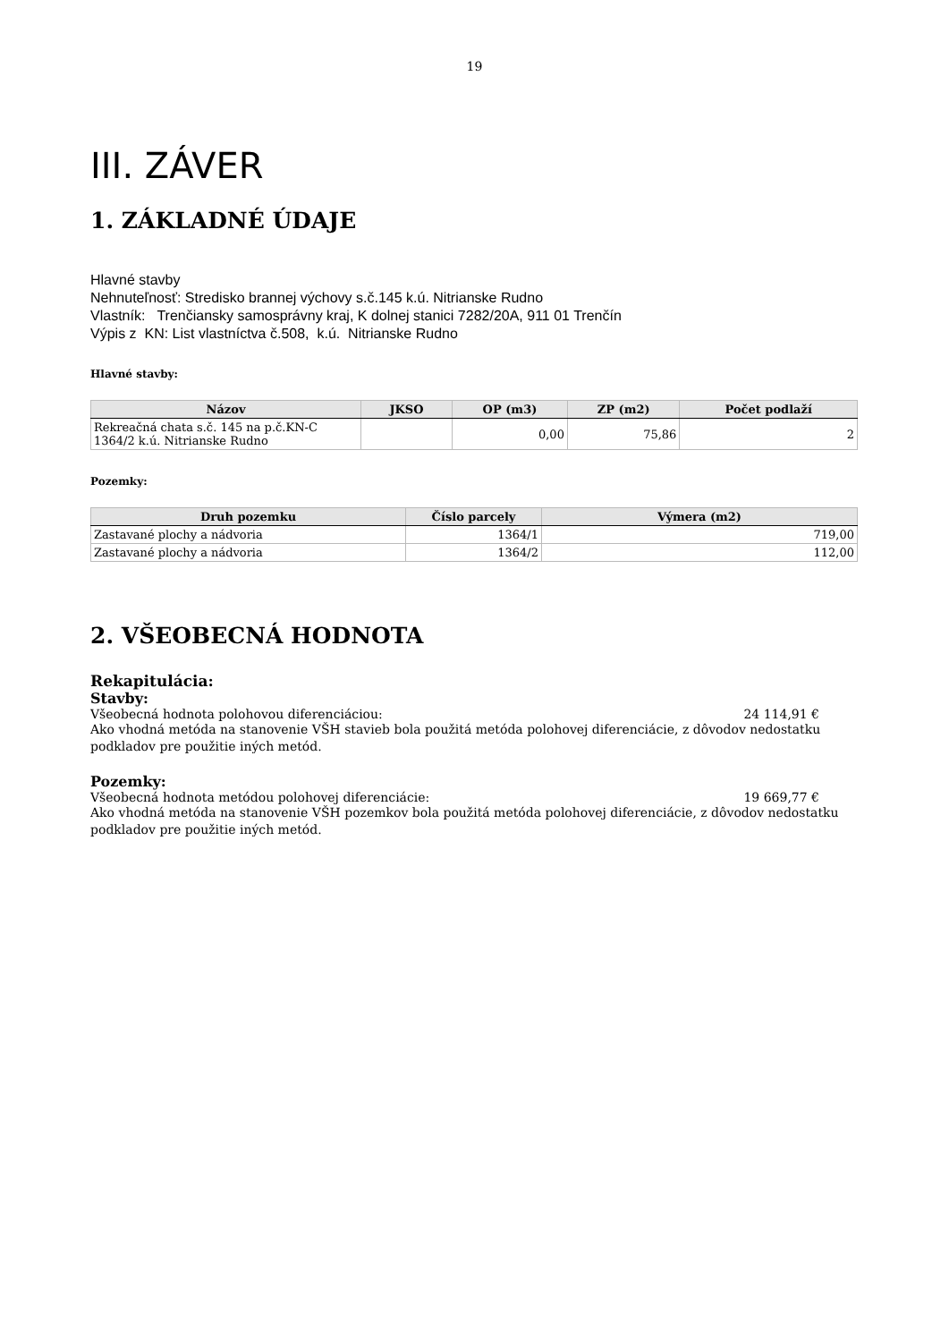19
III. ZÁVER
1. ZÁKLADNÉ ÚDAJE
Hlavné stavby
Nehnuteľnosť: Stredisko brannej výchovy s.č.145 k.ú. Nitrianske Rudno
Vlastník: Trenčiansky samosprávny kraj, K dolnej stanici 7282/20A, 911 01 Trenčín
Výpis z KN: List vlastníctva č.508, k.ú. Nitrianske Rudno
Hlavné stavby:
| Názov | JKSO | OP (m3) | ZP (m2) | Počet podlaží |
| --- | --- | --- | --- | --- |
| Rekreačná chata s.č. 145 na p.č.KN-C 1364/2 k.ú. Nitrianske Rudno | | 0,00 | 75,86 | 2 |
Pozemky:
| Druh pozemku | Číslo parcely | Výmera (m2) |
| --- | --- | --- |
| Zastavané plochy a nádvoria | 1364/1 | 719,00 |
| Zastavané plochy a nádvoria | 1364/2 | 112,00 |
2. VŠEOBECNÁ HODNOTA
Rekapitulácia:
Stavby:
Všeobecná hodnota polohovou diferenciáciou: 24 114,91 €
Ako vhodná metóda na stanovenie VŠH stavieb bola použitá metóda polohovej diferenciácie, z dôvodov nedostatku podkladov pre použitie iných metód.
Pozemky:
Všeobecná hodnota metódou polohovej diferenciácie: 19 669,77 €
Ako vhodná metóda na stanovenie VŠH pozemkov bola použitá metóda polohovej diferenciácie, z dôvodov nedostatku podkladov pre použitie iných metód.